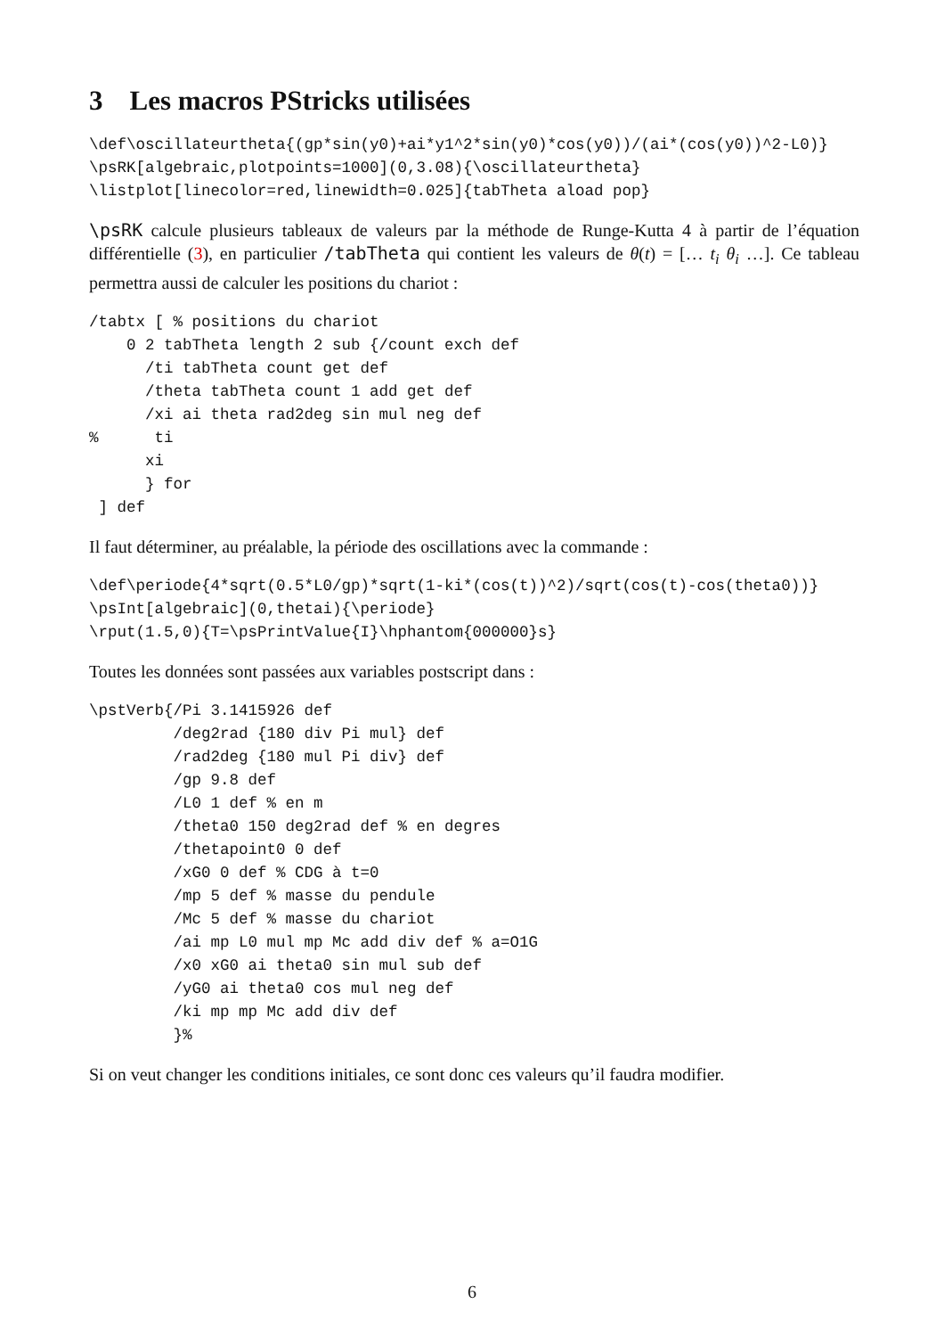3 Les macros PStricks utilisées
\def\oscillateurtheta{(gp*sin(y0)+ai*y1^2*sin(y0)*cos(y0))/(ai*(cos(y0))^2-L0)}
\psRK[algebraic,plotpoints=1000](0,3.08){\oscillateurtheta}
\listplot[linecolor=red,linewidth=0.025]{tabTheta aload pop}
\psRK calcule plusieurs tableaux de valeurs par la méthode de Runge-Kutta 4 à partir de l’équation différentielle (3), en particulier /tabTheta qui contient les valeurs de θ(t) = [… t<sub>i</sub> θ<sub>i</sub> …]. Ce tableau permettra aussi de calculer les positions du chariot :
/tabtx [ % positions du chariot
    0 2 tabTheta length 2 sub {/count exch def
      /ti tabTheta count get def
      /theta tabTheta count 1 add get def
      /xi ai theta rad2deg sin mul neg def
%      ti
      xi
      } for
 ] def
Il faut déterminer, au préalable, la période des oscillations avec la commande :
\def\periode{4*sqrt(0.5*L0/gp)*sqrt(1-ki*(cos(t))^2)/sqrt(cos(t)-cos(theta0))}
\psInt[algebraic](0,thetai){\periode}
\rput(1.5,0){T=\psPrintValue{I}\hphantom{000000}s}
Toutes les données sont passées aux variables postscript dans :
\pstVerb{/Pi 3.1415926 def
         /deg2rad {180 div Pi mul} def
         /rad2deg {180 mul Pi div} def
         /gp 9.8 def
         /L0 1 def % en m
         /theta0 150 deg2rad def % en degres
         /thetapoint0 0 def
         /xG0 0 def % CDG à t=0
         /mp 5 def % masse du pendule
         /Mc 5 def % masse du chariot
         /ai mp L0 mul mp Mc add div def % a=O1G
         /x0 xG0 ai theta0 sin mul sub def
         /yG0 ai theta0 cos mul neg def
         /ki mp mp Mc add div def
         }%
Si on veut changer les conditions initiales, ce sont donc ces valeurs qu’il faudra modifier.
6